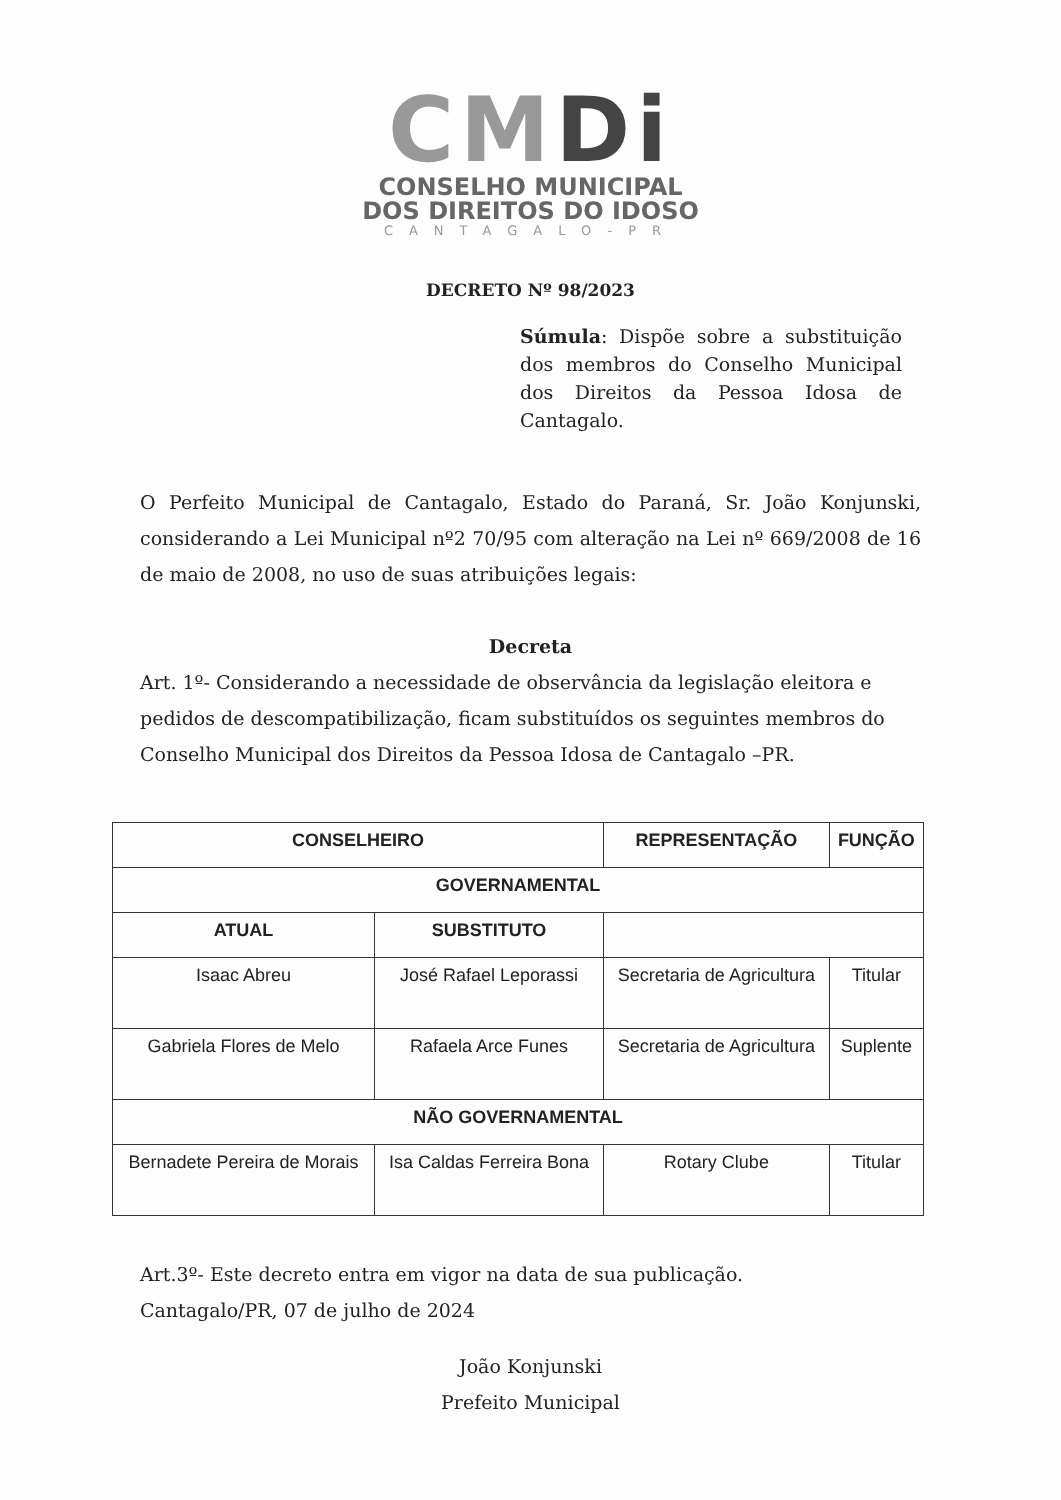CMDi
CONSELHO MUNICIPAL
DOS DIREITOS DO IDOSO
CANTAGALO-PR
DECRETO Nº 98/2023
Súmula: Dispõe sobre a substituição dos membros do Conselho Municipal dos Direitos da Pessoa Idosa de Cantagalo.
O Perfeito Municipal de Cantagalo, Estado do Paraná, Sr. João Konjunski, considerando a Lei Municipal nº2 70/95 com alteração na Lei nº 669/2008 de 16 de maio de 2008, no uso de suas atribuições legais:
Decreta
Art. 1º- Considerando a necessidade de observância da legislação eleitora e pedidos de descompatibilização, ficam substituídos os seguintes membros do Conselho Municipal dos Direitos da Pessoa Idosa de Cantagalo –PR.
| CONSELHEIRO | | REPRESENTAÇÃO | FUNÇÃO |
| --- | --- | --- | --- |
| GOVERNAMENTAL | | | |
| ATUAL | SUBSTITUTO | | |
| Isaac Abreu | José Rafael Leporassi | Secretaria de Agricultura | Titular |
| Gabriela Flores de Melo | Rafaela Arce Funes | Secretaria de Agricultura | Suplente |
| NÃO GOVERNAMENTAL | | | |
| Bernadete Pereira de Morais | Isa Caldas Ferreira Bona | Rotary Clube | Titular |
Art.3º- Este decreto entra em vigor na data de sua publicação.
Cantagalo/PR, 07 de julho de 2024
João Konjunski
Prefeito Municipal